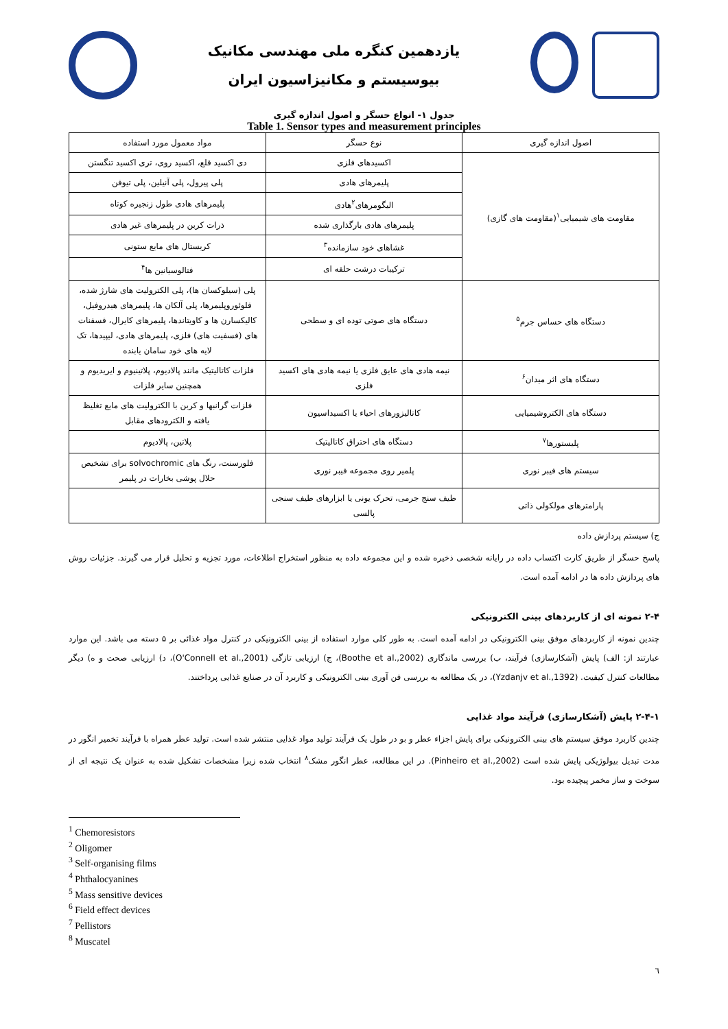یازدهمین کنگره ملی مهندسی مکانیک
بیوسیستم و مکانیزاسیون ایران
جدول ۱- انواع حسگر و اصول اندازه گیری
Table 1. Sensor types and measurement principles
| اصول اندازه گیری | نوع حسگر | مواد معمول مورد استفاده |
| --- | --- | --- |
| مقاومت های شیمیایی<sup>۱</sup>(مقاومت های گازی) | اکسیدهای فلزی | دی اکسید قلع، اکسید روی، تری اکسید تنگستن |
| | پلیمرهای هادی | پلی پیرول، پلی آنیلین، پلی تیوفن |
| | الیگومرهای<sup>۲</sup>هادی | پلیمرهای هادی طول زنجیره کوتاه |
| | پلیمرهای هادی بارگذاری شده | ذرات کربن در پلیمرهای غیر هادی |
| | غشاهای خود سازمانده<sup>۳</sup> | کریستال های مایع ستونی |
| | ترکیبات درشت حلقه ای | فتالوسیانین ها<sup>۴</sup> |
| دستگاه های حساس جرم<sup>۵</sup> | دستگاه های صوتی توده ای و سطحی | پلی (سیلوکسان ها)، پلی الکترولیت های شارژ شده، فلوئوروپلیمرها، پلی آلکان ها، پلیمرهای هیدروفیل، کالیکسارن ها و کاویتاندها، پلیمرهای کایرال، فسفنات های (فسفیت های) فلزی، پلیمرهای هادی، لیپیدها، تک لایه های خود سامان یابنده |
| دستگاه های اثر میدان<sup>۶</sup> | نیمه هادی های عایق فلزی یا نیمه هادی های اکسید فلزی | فلزات کاتالیتیک مانند پالادیوم، پلاتینیوم و ایریدیوم و همچنین سایر فلزات |
| دستگاه های الکتروشیمیایی | کاتالیزورهای احیاء یا اکسیداسیون | فلزات گرانبها و کربن با الکترولیت های مایع تغلیظ یافته و الکترودهای مقابل |
| پلیستورها<sup>۷</sup> | دستگاه های احتراق کاتالیتیک | پلاتین، پالادیوم |
| سیستم های فیبر نوری | پلمیر روی مجموعه فیبر نوری | فلورسنت، رنگ های solvochromic برای تشخیص حلال پوشی بخارات در پلیمر |
| پارامترهای مولکولی ذاتی | طیف سنج جرمی، تحرک یونی یا ابزارهای طیف سنجی پالسی | |
ج) سیستم پردازش داده
پاسخ حسگر از طریق کارت اکتساب داده در رایانه شخصی ذخیره شده و این مجموعه داده به منظور استخراج اطلاعات، مورد تجزیه و تحلیل قرار می گیرند. جزئیات روش های پردازش داده ها در ادامه آمده است.
۲-۴ نمونه ای از کاربردهای بینی الکترونیکی
چندین نمونه از کاربردهای موفق بینی الکترونیکی در ادامه آمده است. به طور کلی موارد استفاده از بینی الکترونیکی در کنترل مواد غذائی بر ۵ دسته می باشد. این موارد عبارتند از: الف) پایش (آشکارسازی) فرآیند، ب) بررسی ماندگاری (Boothe et al.,2002)، ج) ارزیابی تازگی (O'Connell et al.,2001)، د) ارزیابی صحت و ه) دیگر مطالعات کنترل کیفیت. (Yzdanjv et al.,1392)، در یک مطالعه به بررسی فن آوری بینی الکترونیکی و کاربرد آن در صنایع غذایی پرداختند.
۲-۴-۱ پایش (آشکارسازی) فرآیند مواد غذایی
چندین کاربرد موفق سیستم های بینی الکترونیکی برای پایش اجزاء عطر و بو در طول یک فرآیند تولید مواد غذایی منتشر شده است. تولید عطر همراه با فرآیند تخمیر انگور در مدت تبدیل بیولوژیکی پایش شده است (Pinheiro et al.,2002). در این مطالعه، عطر انگور مشک<sup>۸</sup> انتخاب شده زیرا مشخصات تشکیل شده به عنوان یک نتیجه ای از سوخت و ساز مخمر پیچیده بود.
<sup>1</sup> Chemoresistors
<sup>2</sup> Oligomer
<sup>3</sup> Self-organising films
<sup>4</sup> Phthalocyanines
<sup>5</sup> Mass sensitive devices
<sup>6</sup> Field effect devices
<sup>7</sup> Pellistors
<sup>8</sup> Muscatel
٦